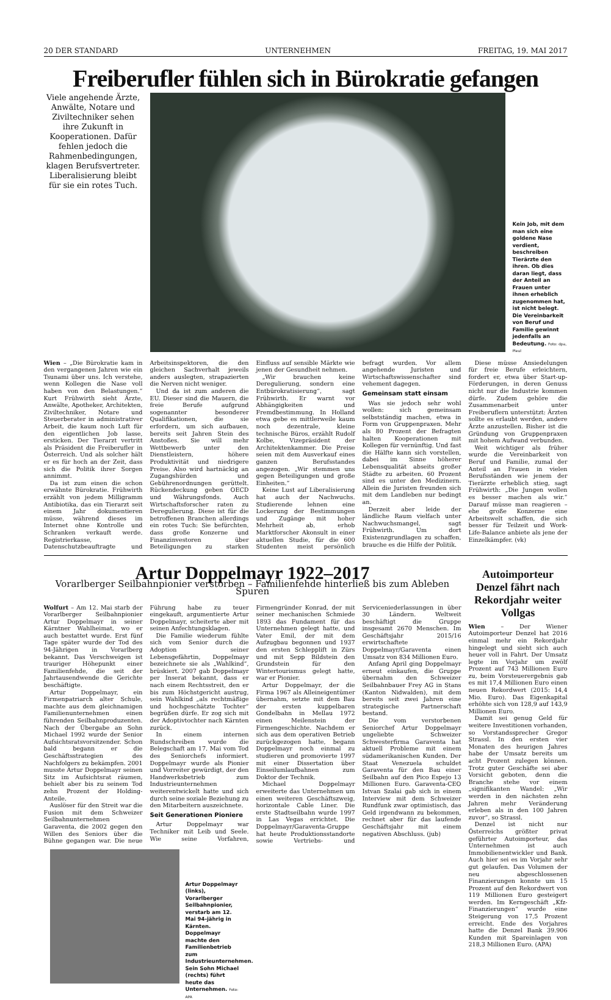20 DER STANDARD UNTERNEHMEN FREITAG, 19. MAI 2017
Freiberufler fühlen sich in Bürokratie gefangen
Viele angehende Ärzte, Anwälte, Notare und Ziviltechniker sehen ihre Zukunft in Kooperationen. Dafür fehlen jedoch die Rahmenbedingungen, klagen Berufsvertreter. Liberalisierung bleibt für sie ein rotes Tuch.
Kein Job, mit dem man sich eine goldene Nase verdient, beschreiben Tierärzte den ihren. Ob dies daran liegt, dass der Anteil an Frauen unter ihnen erheblich zugenommen hat, ist nicht belegt. Die Vereinbarkeit von Beruf und Familie gewinnt jedenfalls an Bedeutung. Foto: dpa, Pleul
Wien – „Die Bürokratie kam in den vergangenen Jahren wie ein Tsunami über uns. Ich verstehe, wenn Kollegen die Nase voll haben von den Belastungen.“ Kurt Frühwirth sieht Ärzte, Anwälte, Apotheker, Architekten, Ziviltechniker, Notare und Steuerberater in administrativer Arbeit, die kaum noch Luft für den eigentlichen Job lasse, ersticken. Der Tierarzt vertritt als Präsident die Freiberufler in Österreich. Und als solcher hält er es für hoch an der Zeit, dass sich die Politik ihrer Sorgen annimmt.
Da ist zum einen die schon erwähnte Bürokratie. Frühwirth erzählt von jedem Milligramm Antibiotika, das ein Tierarzt seit einem Jahr dokumentieren müsse, während dieses im Internet ohne Kontrolle und Schranken verkauft werde. Registrierkasse, Datenschutzbeauftragte und Arbeitsinspektoren, die den gleichen Sachverhalt jeweils anders auslegten, strapazierten die Nerven nicht weniger.
Und da ist zum anderen die EU. Dieser sind die Mauern, die freie Berufe aufgrund sogenannter besonderer Qualifikationen, die sie erfordern, um sich aufbauen, bereits seit Jahren Stein des Anstoßes. Sie will mehr Wettbewerb unter den Dienstleistern, höhere Produktivität und niedrigere Preise. Also wird hartnäckig an Zugangshürden und Gebührenordnungen gerüttelt. Rückendeckung geben OECD und Währungsfonds. Auch Wirtschaftsforscher raten zu Deregulierung. Diese ist für die betroffenen Branchen allerdings ein rotes Tuch: Sie befürchten, dass große Konzerne und Finanzinvestoren über Beteiligungen zu starken Einfluss auf sensible Märkte wie jenen der Gesundheit nehmen.
„Wir brauchen keine Deregulierung, sondern eine Entbürokratisierung“, sagt Frühwirth. Er warnt vor Abhängigkeiten und Fremdbestimmung. In Holland etwa gebe es mittlerweile kaum noch dezentrale, kleine technische Büros, erzählt Rudolf Kolbe, Vizepräsident der Architektenkammer. Die Preise seien mit dem Ausverkauf eines ganzen Berufsstandes angezogen. „Wir stemmen uns gegen Beteiligungen und große Einheiten.“
Keine Lust auf Liberalisierung hat auch der Nachwuchs. Studierende lehnen eine Lockerung der Bestimmungen und Zugänge mit hoher Mehrheit ab, erhob Marktforscher Akonsult in einer aktuellen Studie, für die 600 Studenten meist persönlich befragt wurden. Vor allem angehende Juristen und Wirtschaftswissenschafter sind vehement dagegen.
Gemeinsam statt einsam
Was sie jedoch sehr wohl wollen: sich gemeinsam selbstständig machen, etwa in Form von Gruppenpraxen. Mehr als 80 Prozent der Befragten halten Kooperationen mit Kollegen für vernünftig. Und fast die Hälfte kann sich vorstellen, dabei im Sinne höherer Lebensqualität abseits großer Städte zu arbeiten. 60 Prozent sind es unter den Medizinern. Allein die Juristen freunden sich mit dem Landleben nur bedingt an.
Derzeit aber leide der ländliche Raum vielfach unter Nachwuchsmangel, sagt Frühwirth. Um dort Existenzgrundlagen zu schaffen, brauche es die Hilfe der Politik.
Diese müsse Ansiedelungen für freie Berufe erleichtern, fordert er, etwa über Start-up-Förderungen, in deren Genuss nicht nur die Industrie kommen dürfe. Zudem gehöre die Zusammenarbeit unter Freiberuflern unterstützt: Ärzten sollte es erlaubt werden, andere Ärzte anzustellen. Bisher ist die Gründung von Gruppenpraxen mit hohem Aufwand verbunden.
Weit wichtiger als früher wurde die Vereinbarkeit von Beruf und Familie, zumal der Anteil an Frauen in vielen Berufsständen wie jenem der Tierärzte erheblich stieg, sagt Frühwirth: „Die Jungen wollen es besser machen als wir.“ Darauf müsse man reagieren – ehe große Konzerne eine Arbeitswelt schaffen, die sich besser für Teilzeit und Work-Life-Balance anbiete als jene der Einzelkämpfer. (vk)
Artur Doppelmayr 1922–2017
Vorarlberger Seilbahnpionier verstorben – Familienfehde hinterließ bis zum Ableben Spuren
Wolfurt – Am 12. Mai starb der Vorarlberger Seilbahnpionier Artur Doppelmayr in seiner Kärntner Wahlheimat, wo er auch bestattet wurde. Erst fünf Tage später wurde der Tod des 94-Jährigen in Vorarlberg bekannt. Das Verschweigen ist trauriger Höhepunkt einer Familienfehde, die seit der Jahrtausendwende die Gerichte beschäftigte.
Artur Doppelmayr, ein Firmenpatriarch alter Schule, machte aus dem gleichnamigen Familienunternehmen einen führenden Seilbahnproduzenten. Nach der Übergabe an Sohn Michael 1992 wurde der Senior Aufsichtsratsvorsitzender. Schon bald begann er die Geschäftsstrategien des Nachfolgers zu bekämpfen. 2001 musste Artur Doppelmayr seinen Sitz im Aufsichtsrat räumen, behielt aber bis zu seinem Tod zehn Prozent der Holding-Anteile.
Auslöser für den Streit war die Fusion mit dem Schweizer Seilbahnunternehmen Garaventa, die 2002 gegen den Willen des Seniors über die Bühne gegangen war. Die neue Führung habe zu teuer eingekauft, argumentierte Artur Doppelmayr, scheiterte aber mit seinen Anfechtungsklagen.
Die Familie wiederum fühlte sich vom Senior durch die Adoption seiner Lebensgefährtin, Doppelmayr bezeichnete sie als „Wahlkind“, brüskiert. 2007 gab Doppelmayr per Inserat bekannt, dass er nach einem Rechtsstreit, den er bis zum Höchstgericht austrug, sein Wahlkind „als rechtmäßige und hochgeschätzte Tochter“ begrüßen dürfe. Er zog sich mit der Adoptivtochter nach Kärnten zurück.
In einem internen Rundschreiben wurde die Belegschaft am 17. Mai vom Tod des Seniorchefs informiert. Doppelmayr wurde als Pionier und Vorreiter gewürdigt, der den Handwerksbetrieb zum Industrieunternehmen weiterentwickelt hatte und sich durch seine soziale Beziehung zu den Mitarbeitern auszeichnete.
Seit Generationen Pioniere
Artur Doppelmayr war Techniker mit Leib und Seele. Wie seine Vorfahren, Firmengründer Konrad, der mit seiner mechanischen Schmiede 1893 das Fundament für das Unternehmen gelegt hatte, und Vater Emil, der mit dem Aufzugbau begonnen und 1937 den ersten Schlepplift in Zürs und mit Sepp Bildstein den Grundstein für den Wintertourismus gelegt hatte, war er Pionier.
Artur Doppelmayr, der die Firma 1967 als Alleineigentümer übernahm, setzte mit dem Bau der ersten kuppelbaren Gondelbahn in Mellau 1972 einen Meilenstein der Firmengeschichte. Nachdem er sich aus dem operativen Betrieb zurückgezogen hatte, begann Doppelmayr noch einmal zu studieren und promovierte 1997 mit einer Dissertation über Einseilumlaufbahnen zum Doktor der Technik.
Michael Doppelmayr erweiterte das Unternehmen um einen weiteren Geschäftszweig, horizontale Cable Liner. Die erste Stadtseilbahn wurde 1997 in Las Vegas errichtet. Die Doppelmayr/Garaventa-Gruppe hat heute Produktionsstandorte sowie Vertriebs- und Serviceniederlassungen in über 30 Ländern. Weltweit beschäftigt die Gruppe insgesamt 2670 Menschen. Im Geschäftsjahr 2015/16 erwirtschaftete Doppelmayr/Garaventa einen Umsatz von 834 Millionen Euro.
Anfang April ging Doppelmayr erneut einkaufen, die Gruppe übernahm den Schweizer Seilbahnbauer Frey AG in Stans (Kanton Nidwalden), mit dem bereits seit zwei Jahren eine strategische Partnerschaft bestand.
Die vom verstorbenen Seniorchef Artur Doppelmayr ungeliebte Schweizer Schwesterfirma Garaventa hat aktuell Probleme mit einem südamerikanischen Kunden. Der Staat Venezuela schuldet Garaventa für den Bau einer Seilbahn auf den Pico Espejo 13 Millionen Euro. Garaventa-CEO Istvan Szalai gab sich in einem Interview mit dem Schweizer Rundfunk zwar optimistisch, das Geld irgendwann zu bekommen, rechnet aber für das laufende Geschäftsjahr mit einem negativen Abschluss. (jub)
Artur Doppelmayr (links), Vorarlberger Seilbahnpionier, verstarb am 12. Mai 94-jährig in Kärnten. Doppelmayr machte den Familienbetrieb zum Industrieunternehmen. Sein Sohn Michael (rechts) führt heute das Unternehmen. Foto: APA
Autoimporteur Denzel fährt nach Rekordjahr weiter Vollgas
Wien – Der Wiener Autoimporteur Denzel hat 2016 einmal mehr ein Rekordjahr hingelegt und sieht sich auch heuer voll in Fahrt. Der Umsatz legte im Vorjahr um zwölf Prozent auf 743 Millionen Euro zu, beim Vorsteuerergebnis gab es mit 17,4 Millionen Euro einen neuen Rekordwert (2015: 14,4 Mio. Euro). Das Eigenkapital erhöhte sich von 128,9 auf 143,9 Millionen Euro.
Damit sei genug Geld für weitere Investitionen vorhanden, so Vorstandssprecher Gregor Strassl. In den ersten vier Monaten des heurigen Jahres habe der Umsatz bereits um acht Prozent zulegen können. Trotz guter Geschäfte sei aber Vorsicht geboten, denn die Branche stehe vor einem „signifikanten Wandel: „Wir werden in den nächsten zehn Jahren mehr Veränderung erleben als in den 100 Jahren zuvor“, so Strassl.
Denzel ist nicht nur Österreichs größter privat geführter Autoimporteur, das Unternehmen ist auch Immobilienentwickler und Bank. Auch hier sei es im Vorjahr sehr gut gelaufen. Das Volumen der neu abgeschlossenen Finanzierungen konnte um 15 Prozent auf den Rekordwert von 119 Millionen Euro gesteigert werden. Im Kerngeschäft „Kfz-Finanzierungen“ wurde eine Steigerung von 17,5 Prozent erreicht. Ende des Vorjahres hatte die Denzel Bank 39.906 Kunden mit Spareinlagen von 218,3 Millionen Euro. (APA)